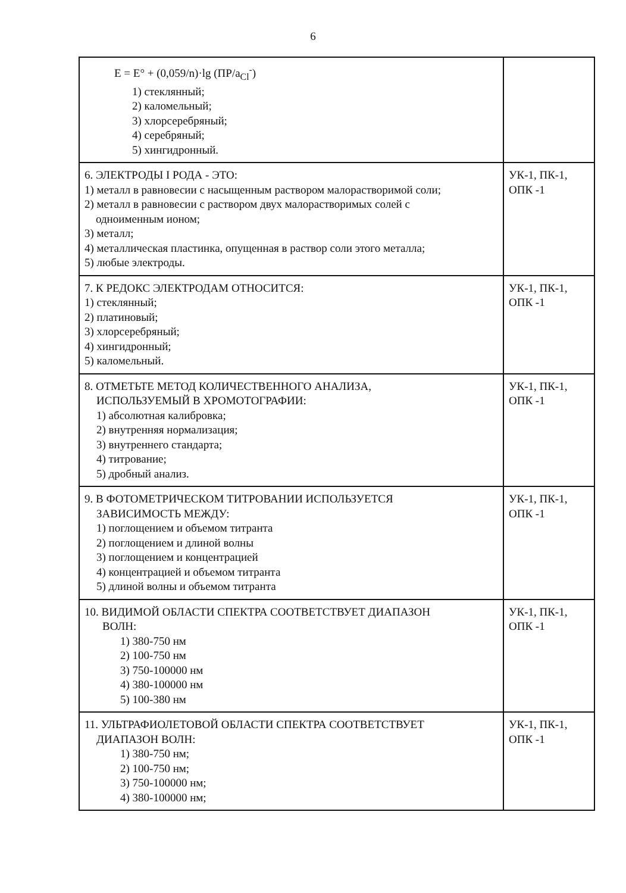6
| E = E° + (0,059/n)·lg (ПР/a<sub>Cl</sub><sup>-</sup>) 1) стеклянный; 2) каломельный; 3) хлорсеребряный; 4) серебряный; 5) хингидронный. | |
| 6. ЭЛЕКТРОДЫ I РОДА - ЭТО: 1) металл в равновесии с насыщенным раствором малорастворимой соли; 2) металл в равновесии с раствором двух малорастворимых солей с одноименным ионом; 3) металл; 4) металлическая пластинка, опущенная в раствор соли этого металла; 5) любые электроды. | УК-1, ПК-1, ОПК -1 |
| 7. К РЕДОКС ЭЛЕКТРОДАМ ОТНОСИТСЯ: 1) стеклянный; 2) платиновый; 3) хлорсеребряный; 4) хингидронный; 5) каломельный. | УК-1, ПК-1, ОПК -1 |
| 8. ОТМЕТЬТЕ МЕТОД КОЛИЧЕСТВЕННОГО АНАЛИЗА, ИСПОЛЬЗУЕМЫЙ В ХРОМОТОГРАФИИ: 1) абсолютная калибровка; 2) внутренняя нормализация; 3) внутреннего стандарта; 4) титрование; 5) дробный анализ. | УК-1, ПК-1, ОПК -1 |
| 9. В ФОТОМЕТРИЧЕСКОМ ТИТРОВАНИИ ИСПОЛЬЗУЕТСЯ ЗАВИСИМОСТЬ МЕЖДУ: 1) поглощением и объемом титранта 2) поглощением и длиной волны 3) поглощением и концентрацией 4) концентрацией и объемом титранта 5) длиной волны и объемом титранта | УК-1, ПК-1, ОПК -1 |
| 10. ВИДИМОЙ ОБЛАСТИ СПЕКТРА СООТВЕТСТВУЕТ ДИАПАЗОН ВОЛН: 1) 380-750 нм 2) 100-750 нм 3) 750-100000 нм 4) 380-100000 нм 5) 100-380 нм | УК-1, ПК-1, ОПК -1 |
| 11. УЛЬТРАФИОЛЕТОВОЙ ОБЛАСТИ СПЕКТРА СООТВЕТСТВУЕТ ДИАПАЗОН ВОЛН: 1) 380-750 нм; 2) 100-750 нм; 3) 750-100000 нм; 4) 380-100000 нм; | УК-1, ПК-1, ОПК -1 |